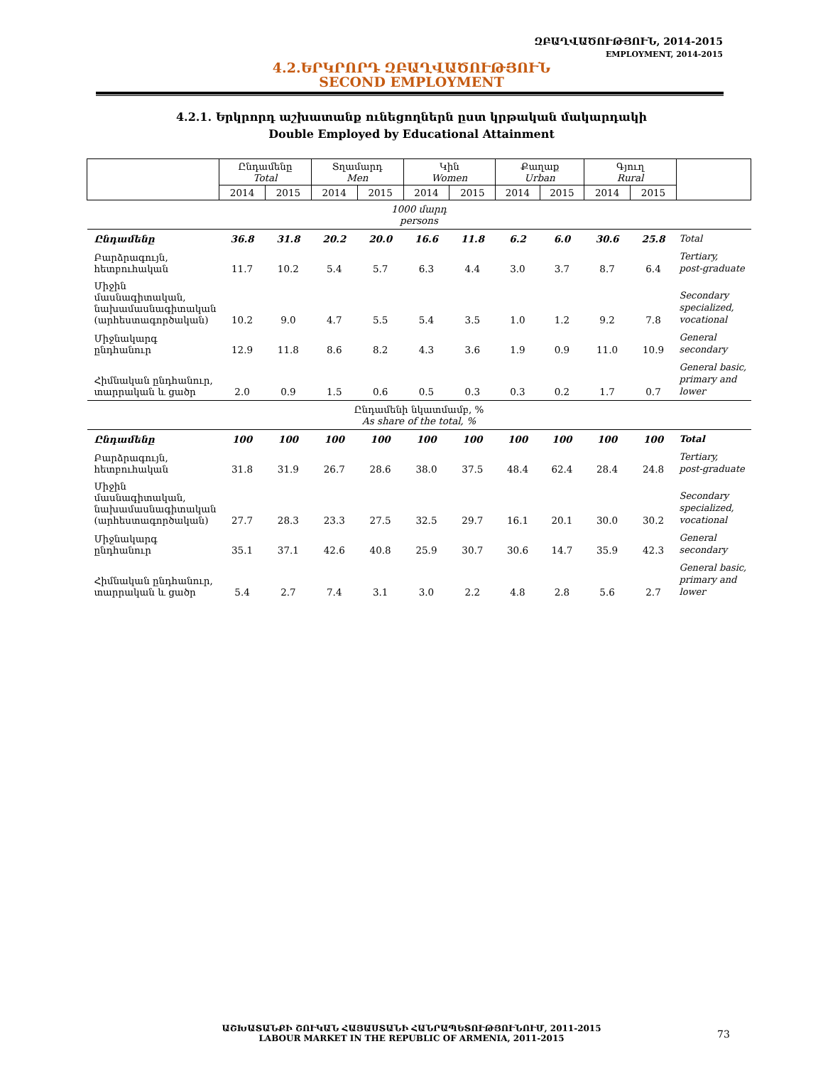ԶԲԱՂՎԱԾՈՒԹՅՈՒՆ, 2014-2015
EMPLOYMENT, 2014-2015
4.2.ԵՐԿՐՈՐԴ ԶԲԱՂՎԱԾՈՒԹՅՈՒՆ
SECOND EMPLOYMENT
4.2.1. Երկրորդ աշխատանք ունեցողներն ըստ կրթական մակարդակի
Double Employed by Educational Attainment
| | Ընդամենը Total | | Տղամարդ Men | | Կին Women | | Քաղաք Urban | | Գյուղ Rural | | |
| --- | --- | --- | --- | --- | --- | --- | --- | --- | --- | --- | --- |
| | 2014 | 2015 | 2014 | 2015 | 2014 | 2015 | 2014 | 2015 | 2014 | 2015 | |
| 1000 մարդ persons | | | | | | | | | | | |
| Ընդամենը | 36.8 | 31.8 | 20.2 | 20.0 | 16.6 | 11.8 | 6.2 | 6.0 | 30.6 | 25.8 | Total |
| Բարձրագույն, հետբուհական | 11.7 | 10.2 | 5.4 | 5.7 | 6.3 | 4.4 | 3.0 | 3.7 | 8.7 | 6.4 | Tertiary, post-graduate |
| Միջին մասնագիտական, նախամասնագիտական (արհեստագործական) | 10.2 | 9.0 | 4.7 | 5.5 | 5.4 | 3.5 | 1.0 | 1.2 | 9.2 | 7.8 | Secondary specialized, vocational |
| Միջնակարգ ընդհանուր | 12.9 | 11.8 | 8.6 | 8.2 | 4.3 | 3.6 | 1.9 | 0.9 | 11.0 | 10.9 | General secondary |
| Հիմնական ընդհանուր, տարրական և ցածր | 2.0 | 0.9 | 1.5 | 0.6 | 0.5 | 0.3 | 0.3 | 0.2 | 1.7 | 0.7 | General basic, primary and lower |
| Ընդամենի նկատմամբ, % As share of the total, % | | | | | | | | | | | |
| Ընդամենը | 100 | 100 | 100 | 100 | 100 | 100 | 100 | 100 | 100 | 100 | Total |
| Բարձրագույն, հետբուհական | 31.8 | 31.9 | 26.7 | 28.6 | 38.0 | 37.5 | 48.4 | 62.4 | 28.4 | 24.8 | Tertiary, post-graduate |
| Միջին մասնագիտական, նախամասնագիտական (արհեստագործական) | 27.7 | 28.3 | 23.3 | 27.5 | 32.5 | 29.7 | 16.1 | 20.1 | 30.0 | 30.2 | Secondary specialized, vocational |
| Միջնակարգ ընդհանուր | 35.1 | 37.1 | 42.6 | 40.8 | 25.9 | 30.7 | 30.6 | 14.7 | 35.9 | 42.3 | General secondary |
| Հիմնական ընդհանուր, տարրական և ցածր | 5.4 | 2.7 | 7.4 | 3.1 | 3.0 | 2.2 | 4.8 | 2.8 | 5.6 | 2.7 | General basic, primary and lower |
ԱՇԽԱՏԱՆՔԻ ՇՈՒԿԱՆ ՀԱՅԱՍՏԱՆԻ ՀԱՆՐԱՊԵՏՈՒԹՅՈՒՆՈՒՄ, 2011-2015
LABOUR MARKET IN THE REPUBLIC OF ARMENIA, 2011-2015
73